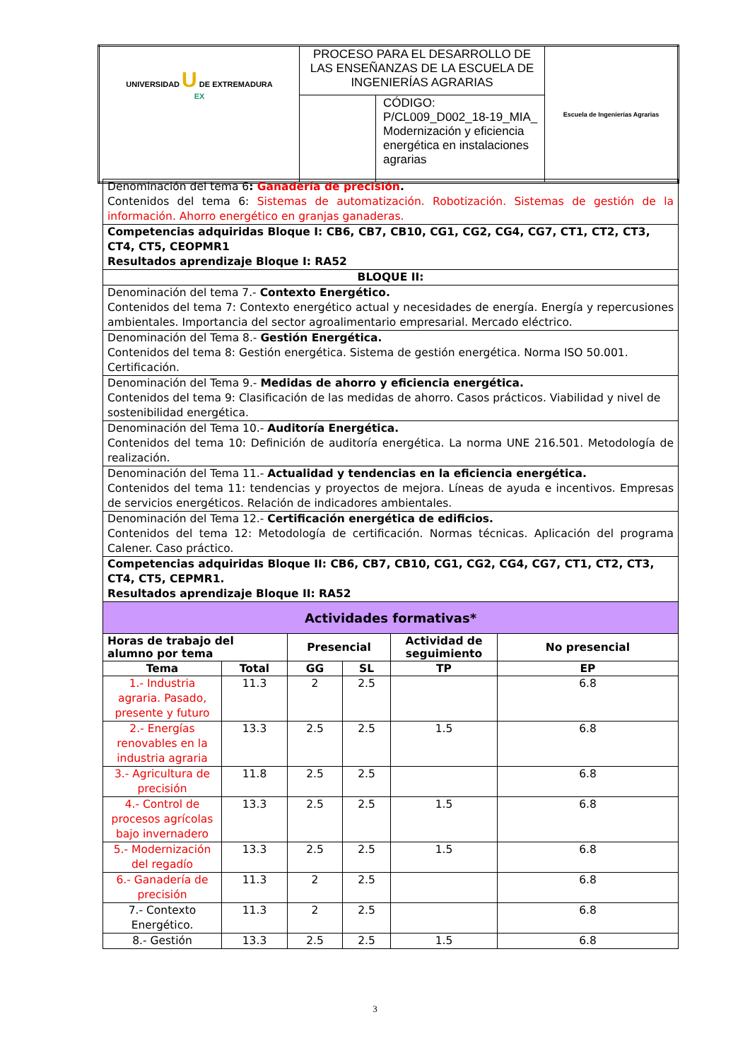| UNIVERSIDAD U DE EXTREMADURA EX | PROCESO PARA EL DESARROLLO DE LAS ENSEÑANZAS DE LA ESCUELA DE INGENIERÍAS AGRARIAS | | Escuela de Ingenierías Agrarias |
| | | CÓDIGO: P/CL009_D002_18-19_MIA_ Modernización y eficiencia energética en instalaciones agrarias | |
| Denominación del tema 6 : Ganadería de precisión . Contenidos del tema 6: Sistemas de automatización. Robotización. Sistemas de gestión de la información. Ahorro energético en granjas ganaderas. | | | | | |
| Competencias adquiridas Bloque I: CB6, CB7, CB10, CG1, CG2, CG4, CG7, CT1, CT2, CT3, CT4, CT5, CEOPMR1 Resultados aprendizaje Bloque I: RA52 | | | | | |
| BLOQUE II: | | | | | |
| Denominación del tema 7.- Contexto Energético. Contenidos del tema 7: Contexto energético actual y necesidades de energía. Energía y repercusiones ambientales. Importancia del sector agroalimentario empresarial. Mercado eléctrico. | | | | | |
| Denominación del Tema 8.- Gestión Energética. Contenidos del tema 8: Gestión energética. Sistema de gestión energética. Norma ISO 50.001. Certificación. | | | | | |
| Denominación del Tema 9.- Medidas de ahorro y eficiencia energética. Contenidos del tema 9: Clasificación de las medidas de ahorro. Casos prácticos. Viabilidad y nivel de sostenibilidad energética. | | | | | |
| Denominación del Tema 10.- Auditoría Energética. Contenidos del tema 10: Definición de auditoría energética. La norma UNE 216.501. Metodología de realización. | | | | | |
| Denominación del Tema 11.- Actualidad y tendencias en la eficiencia energética. Contenidos del tema 11: tendencias y proyectos de mejora. Líneas de ayuda e incentivos. Empresas de servicios energéticos. Relación de indicadores ambientales. | | | | | |
| Denominación del Tema 12.- Certificación energética de edificios. Contenidos del tema 12: Metodología de certificación. Normas técnicas. Aplicación del programa Calener. Caso práctico. | | | | | |
| Competencias adquiridas Bloque II: CB6, CB7, CB10, CG1, CG2, CG4, CG7, CT1, CT2, CT3, CT4, CT5, CEPMR1. Resultados aprendizaje Bloque II: RA52 | | | | | |
| Actividades formativas* | | | | | |
| Horas de trabajo del alumno por tema | | Presencial | | Actividad de seguimiento | No presencial |
| Tema | Total | GG | SL | TP | EP |
| 1.- Industria agraria. Pasado, presente y futuro | 11.3 | 2 | 2.5 | | 6.8 |
| 2.- Energías renovables en la industria agraria | 13.3 | 2.5 | 2.5 | 1.5 | 6.8 |
| 3.- Agricultura de precisión | 11.8 | 2.5 | 2.5 | | 6.8 |
| 4.- Control de procesos agrícolas bajo invernadero | 13.3 | 2.5 | 2.5 | 1.5 | 6.8 |
| 5.- Modernización del regadío | 13.3 | 2.5 | 2.5 | 1.5 | 6.8 |
| 6.- Ganadería de precisión | 11.3 | 2 | 2.5 | | 6.8 |
| 7.- Contexto Energético. | 11.3 | 2 | 2.5 | | 6.8 |
| 8.- Gestión | 13.3 | 2.5 | 2.5 | 1.5 | 6.8 |
3